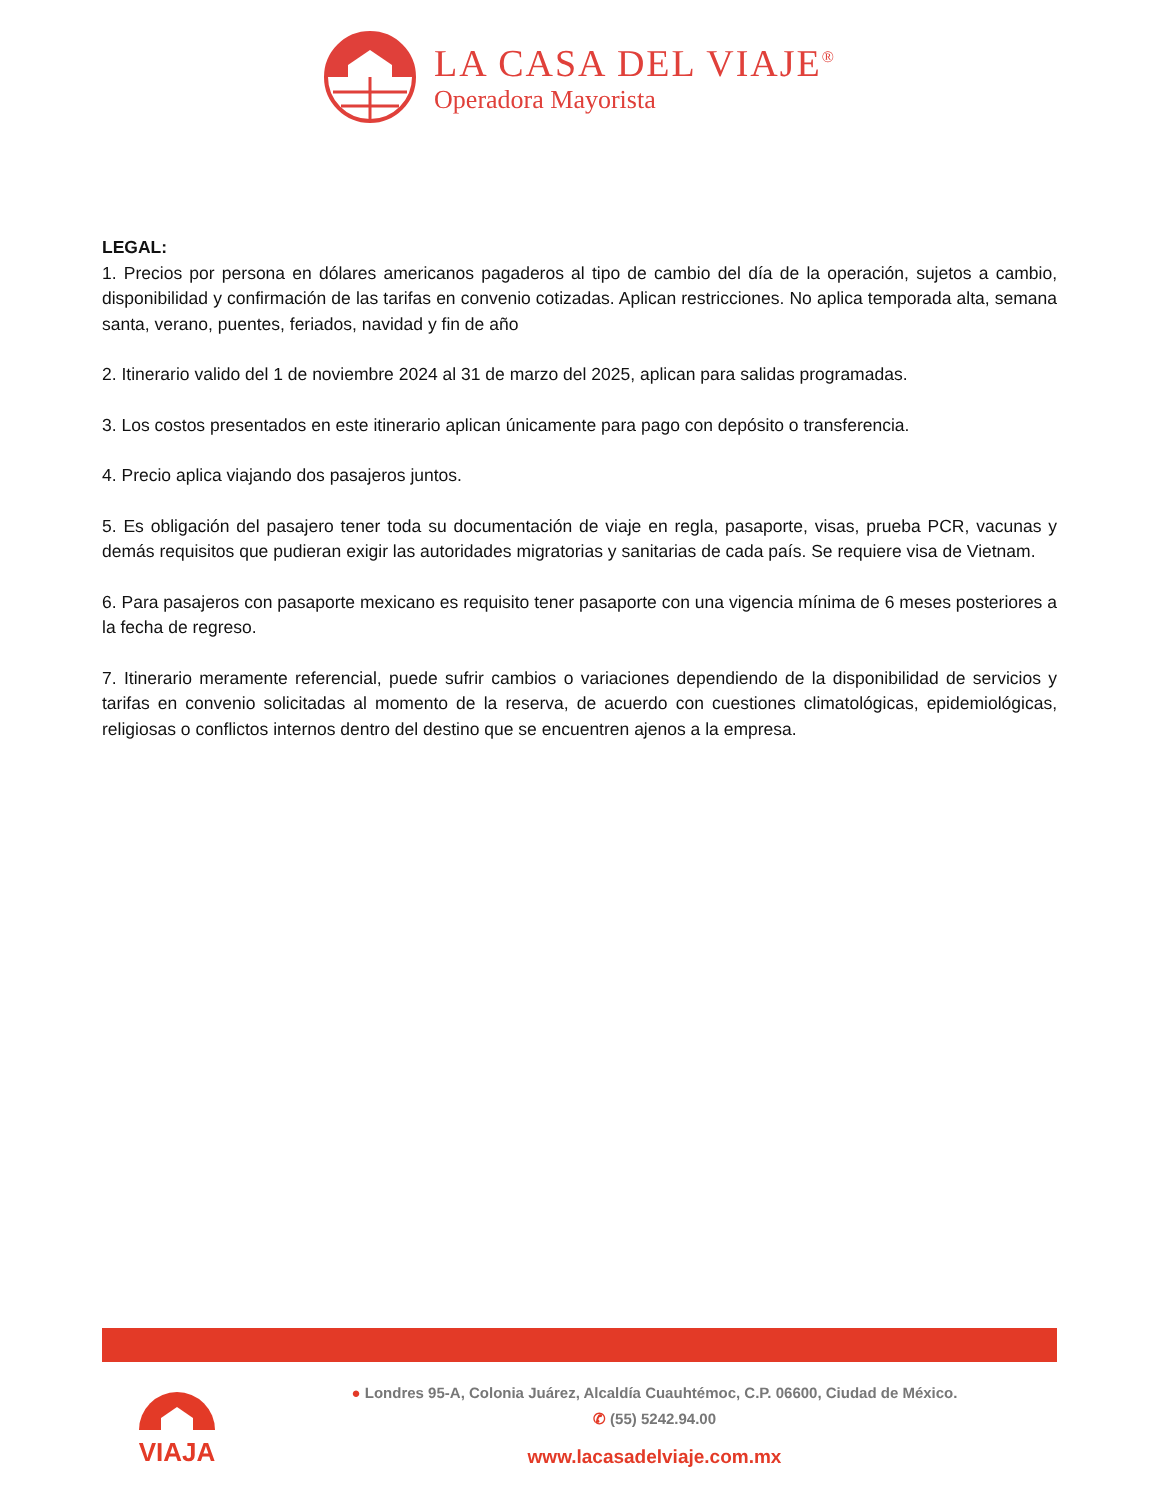LA CASA DEL VIAJE<sup>®</sup>
Operadora Mayorista
LEGAL:
1. Precios por persona en dólares americanos pagaderos al tipo de cambio del día de la operación, sujetos a cambio, disponibilidad y confirmación de las tarifas en convenio cotizadas. Aplican restricciones. No aplica temporada alta, semana santa, verano, puentes, feriados, navidad y fin de año
2. Itinerario valido del 1 de noviembre 2024 al 31 de marzo del 2025, aplican para salidas programadas.
3. Los costos presentados en este itinerario aplican únicamente para pago con depósito o transferencia.
4. Precio aplica viajando dos pasajeros juntos.
5. Es obligación del pasajero tener toda su documentación de viaje en regla, pasaporte, visas, prueba PCR, vacunas y demás requisitos que pudieran exigir las autoridades migratorias y sanitarias de cada país. Se requiere visa de Vietnam.
6. Para pasajeros con pasaporte mexicano es requisito tener pasaporte con una vigencia mínima de 6 meses posteriores a la fecha de regreso.
7. Itinerario meramente referencial, puede sufrir cambios o variaciones dependiendo de la disponibilidad de servicios y tarifas en convenio solicitadas al momento de la reserva, de acuerdo con cuestiones climatológicas, epidemiológicas, religiosas o conflictos internos dentro del destino que se encuentren ajenos a la empresa.
VIAJA
● Londres 95-A, Colonia Juárez, Alcaldía Cuauhtémoc, C.P. 06600, Ciudad de México.
✆ (55) 5242.94.00
www.lacasadelviaje.com.mx